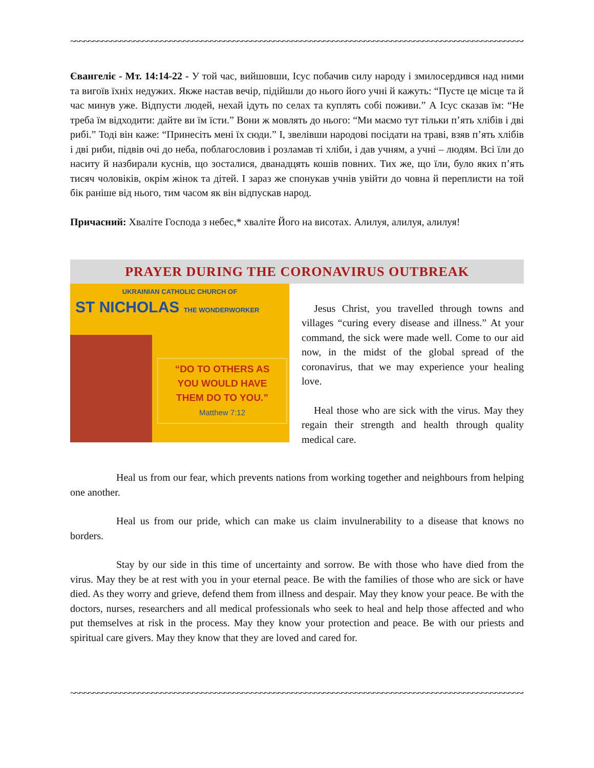~~~~~~~~~~~~~~~~~~~~~~~~~~~~~~~~~~~~~~~~~~~~~~~~~~~~~~~~~~~~~~~~~~~~~~~~~~~~~~~~~~~~~~~~~~~~~~~~~~~~~~
Євангеліє - Мт. 14:14-22 - У той час, вийшовши, Ісус побачив силу народу і змилосердився над ними та вигоїв їхніх недужих. Якже настав вечір, підійшли до нього його учні й кажуть: “Пусте це місце та й час минув уже. Відпусти людей, нехай ідуть по селах та куплять собі поживи.” А Ісус сказав їм: “Не треба їм відходити: дайте ви їм їсти.” Вони ж мовлять до нього: “Ми маємо тут тільки п’ять хлібів і дві рибі.” Тоді він каже: “Принесіть мені їх сюди.” І, звелівши народові посідати на траві, взяв п’ять хлібів і дві риби, підвів очі до неба, поблагословив і розламав ті хліби, і дав учням, а учні – людям. Всі їли до наситу й назбирали куснів, що зосталися, дванадцять кошів повних. Тих же, що їли, було яких п’ять тисяч чоловіків, окрім жінок та дітей. І зараз же спонукав учнів увійти до човна й переплисти на той бік раніше від нього, тим часом як він відпускав народ.
Причасний: Хваліте Господа з небес,* хваліте Його на висотах. Алилуя, алилуя, алилуя!
PRAYER DURING THE CORONAVIRUS OUTBREAK
UKRAINIAN CATHOLIC CHURCH OF
ST NICHOLAS THE WONDERWORKER
“DO TO OTHERS AS
YOU WOULD HAVE
THEM DO TO YOU.”
Matthew 7:12
Jesus Christ, you travelled through towns and villages “curing every disease and illness.” At your command, the sick were made well. Come to our aid now, in the midst of the global spread of the coronavirus, that we may experience your healing love.
Heal those who are sick with the virus. May they regain their strength and health through quality medical care.
Heal us from our fear, which prevents nations from working together and neighbours from helping one another.
Heal us from our pride, which can make us claim invulnerability to a disease that knows no borders.
Stay by our side in this time of uncertainty and sorrow. Be with those who have died from the virus. May they be at rest with you in your eternal peace. Be with the families of those who are sick or have died. As they worry and grieve, defend them from illness and despair. May they know your peace. Be with the doctors, nurses, researchers and all medical professionals who seek to heal and help those affected and who put themselves at risk in the process. May they know your protection and peace. Be with our priests and spiritual care givers. May they know that they are loved and cared for.
~~~~~~~~~~~~~~~~~~~~~~~~~~~~~~~~~~~~~~~~~~~~~~~~~~~~~~~~~~~~~~~~~~~~~~~~~~~~~~~~~~~~~~~~~~~~~~~~~~~~~~